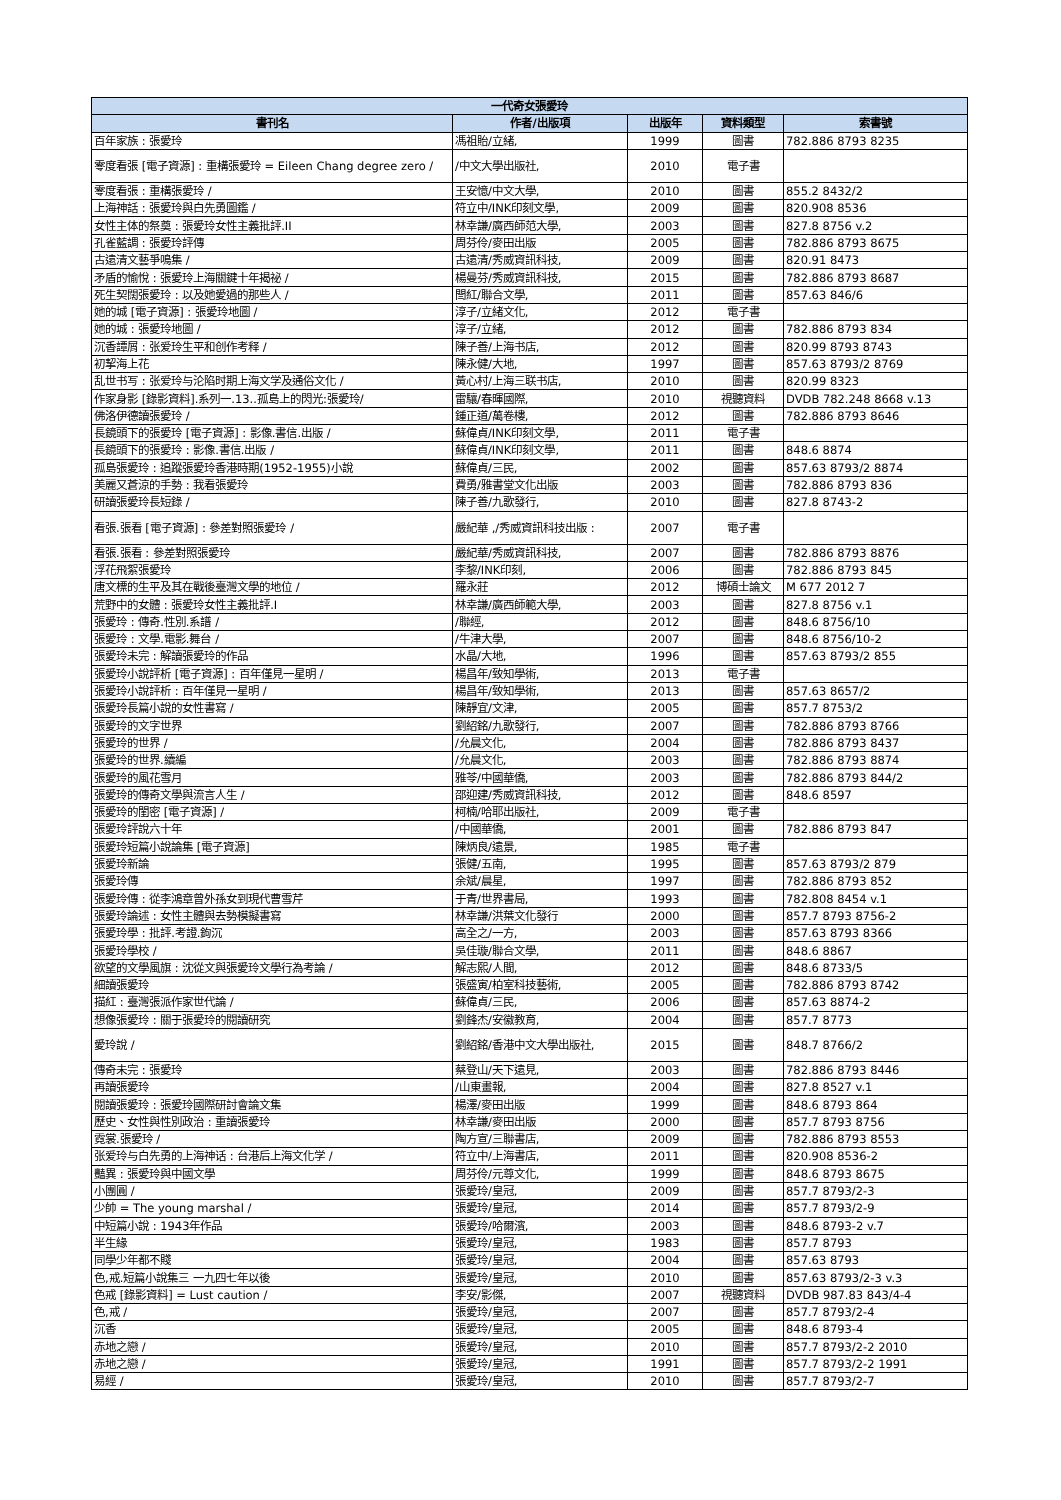| 一代奇女張愛玲 | | | | |
| --- | --- | --- | --- | --- |
| 書刊名 | 作者/出版項 | 出版年 | 資料類型 | 索書號 |
| 百年家族 : 張愛玲 | 馮祖貽/立緒, | 1999 | 圖書 | 782.886 8793 8235 |
| 零度看張 [電子資源] : 重構張愛玲 = Eileen Chang degree zero / | /中文大學出版社, | 2010 | 電子書 | |
| 零度看張 : 重構張愛玲 / | 王安憶/中文大學, | 2010 | 圖書 | 855.2 8432/2 |
| 上海神話 : 張愛玲與白先勇圖鑑 / | 符立中/INK印刻文學, | 2009 | 圖書 | 820.908 8536 |
| 女性主体的祭奠 : 張愛玲女性主義批評.II | 林幸謙/廣西師范大學, | 2003 | 圖書 | 827.8 8756 v.2 |
| 孔雀藍調 : 張愛玲評傳 | 周芬伶/麥田出版 | 2005 | 圖書 | 782.886 8793 8675 |
| 古遠清文藝爭鳴集 / | 古遠清/秀威資訊科技, | 2009 | 圖書 | 820.91 8473 |
| 矛盾的愉悅 : 張愛玲上海關鍵十年揭祕 / | 楊曼芬/秀威資訊科技, | 2015 | 圖書 | 782.886 8793 8687 |
| 死生契闊張愛玲 : 以及她愛過的那些人 / | 閆紅/聯合文學, | 2011 | 圖書 | 857.63 846/6 |
| 她的城 [電子資源] : 張愛玲地圖 / | 淳子/立緒文化, | 2012 | 電子書 | |
| 她的城 : 張愛玲地圖 / | 淳子/立緒, | 2012 | 圖書 | 782.886 8793 834 |
| 沉香譚屑 : 张爱玲生平和创作考释 / | 陳子善/上海书店, | 2012 | 圖書 | 820.99 8793 8743 |
| 初挈海上花 | 陳永健/大地, | 1997 | 圖書 | 857.63 8793/2 8769 |
| 乱世书写 : 张爱玲与沦陷时期上海文学及通俗文化 / | 黃心村/上海三联书店, | 2010 | 圖書 | 820.99 8323 |
| 作家身影 [錄影資料].系列一.13..孤島上的閃光:張愛玲/ | 雷驤/春暉國際, | 2010 | 視聽資料 | DVDB 782.248 8668 v.13 |
| 佛洛伊德讀張愛玲 / | 鍾正道/萬卷樓, | 2012 | 圖書 | 782.886 8793 8646 |
| 長鏡頭下的張愛玲 [電子資源] : 影像.書信.出版 / | 蘇偉貞/INK印刻文學, | 2011 | 電子書 | |
| 長鏡頭下的張愛玲 : 影像.書信.出版 / | 蘇偉貞/INK印刻文學, | 2011 | 圖書 | 848.6 8874 |
| 孤島張愛玲 : 追蹤張愛玲香港時期(1952-1955)小說 | 蘇偉貞/三民, | 2002 | 圖書 | 857.63 8793/2 8874 |
| 美麗又蒼涼的手勢 : 我看張愛玲 | 費勇/雅書堂文化出版 | 2003 | 圖書 | 782.886 8793 836 |
| 研讀張愛玲長短錄 / | 陳子善/九歌發行, | 2010 | 圖書 | 827.8 8743-2 |
| 看張.張看 [電子資源] : 參差對照張愛玲 / | 嚴紀華 ,/秀威資訊科技出版 : | 2007 | 電子書 | |
| 看張.張看 : 參差對照張愛玲 | 嚴紀華/秀威資訊科技, | 2007 | 圖書 | 782.886 8793 8876 |
| 浮花飛絮張愛玲 | 李黎/INK印刻, | 2006 | 圖書 | 782.886 8793 845 |
| 唐文標的生平及其在戰後臺灣文學的地位 / | 羅永莊 | 2012 | 博碩士論文 | M 677 2012 7 |
| 荒野中的女體 : 張愛玲女性主義批評.I | 林幸謙/廣西師範大學, | 2003 | 圖書 | 827.8 8756 v.1 |
| 張愛玲 : 傳奇.性別.系譜 / | /聯經, | 2012 | 圖書 | 848.6 8756/10 |
| 張愛玲 : 文學.電影.舞台 / | /牛津大學, | 2007 | 圖書 | 848.6 8756/10-2 |
| 張愛玲未完 : 解讀張愛玲的作品 | 水晶/大地, | 1996 | 圖書 | 857.63 8793/2 855 |
| 張愛玲小說評析 [電子資源] : 百年僅見一星明 / | 楊昌年/致知學術, | 2013 | 電子書 | |
| 張愛玲小說評析 : 百年僅見一星明 / | 楊昌年/致知學術, | 2013 | 圖書 | 857.63 8657/2 |
| 張愛玲長篇小說的女性書寫 / | 陳靜宜/文津, | 2005 | 圖書 | 857.7 8753/2 |
| 張愛玲的文字世界 | 劉紹銘/九歌發行, | 2007 | 圖書 | 782.886 8793 8766 |
| 張愛玲的世界 / | /允晨文化, | 2004 | 圖書 | 782.886 8793 8437 |
| 張愛玲的世界.續編 | /允晨文化, | 2003 | 圖書 | 782.886 8793 8874 |
| 張愛玲的風花雪月 | 雅苓/中國華僑, | 2003 | 圖書 | 782.886 8793 844/2 |
| 張愛玲的傳奇文學與流言人生 / | 邵迎建/秀威資訊科技, | 2012 | 圖書 | 848.6 8597 |
| 張愛玲的閨密 [電子資源] / | 柯楠/哈耶出版社, | 2009 | 電子書 | |
| 張愛玲評說六十年 | /中國華僑, | 2001 | 圖書 | 782.886 8793 847 |
| 張愛玲短篇小說論集 [電子資源] | 陳炳良/遠景, | 1985 | 電子書 | |
| 張愛玲新論 | 張健/五南, | 1995 | 圖書 | 857.63 8793/2 879 |
| 張愛玲傳 | 余斌/晨星, | 1997 | 圖書 | 782.886 8793 852 |
| 張愛玲傳 : 從李鴻章曾外孫女到現代曹雪芹 | 于青/世界書局, | 1993 | 圖書 | 782.808 8454 v.1 |
| 張愛玲論述 : 女性主體與去勢模擬書寫 | 林幸謙/洪葉文化發行 | 2000 | 圖書 | 857.7 8793 8756-2 |
| 張愛玲學 : 批評.考證.鉤沉 | 高全之/一方, | 2003 | 圖書 | 857.63 8793 8366 |
| 張愛玲學校 / | 吳佳璇/聯合文學, | 2011 | 圖書 | 848.6 8867 |
| 欲望的文學風旗 : 沈從文與張愛玲文學行為考論 / | 解志熙/人間, | 2012 | 圖書 | 848.6 8733/5 |
| 細讀張愛玲 | 張盛寅/柏室科技藝術, | 2005 | 圖書 | 782.886 8793 8742 |
| 描紅 : 臺灣張派作家世代論 / | 蘇偉貞/三民, | 2006 | 圖書 | 857.63 8874-2 |
| 想像張愛玲 : 關于張愛玲的閱讀研究 | 劉鋒杰/安徽教育, | 2004 | 圖書 | 857.7 8773 |
| 愛玲說 / | 劉紹銘/香港中文大學出版社, | 2015 | 圖書 | 848.7 8766/2 |
| 傳奇未完 : 張愛玲 | 蔡登山/天下遠見, | 2003 | 圖書 | 782.886 8793 8446 |
| 再讀張愛玲 | /山東畫報, | 2004 | 圖書 | 827.8 8527 v.1 |
| 閱讀張愛玲 : 張愛玲國際研討會論文集 | 楊澤/麥田出版 | 1999 | 圖書 | 848.6 8793 864 |
| 歷史、女性與性別政治 : 重讀張愛玲 | 林幸謙/麥田出版 | 2000 | 圖書 | 857.7 8793 8756 |
| 霓裳.張愛玲 / | 陶方宣/三聯書店, | 2009 | 圖書 | 782.886 8793 8553 |
| 张爱玲与白先勇的上海神话 : 台港后上海文化学 / | 符立中/上海書店, | 2011 | 圖書 | 820.908 8536-2 |
| 豔異 : 張愛玲與中國文學 | 周芬伶/元尊文化, | 1999 | 圖書 | 848.6 8793 8675 |
| 小團圓 / | 張愛玲/皇冠, | 2009 | 圖書 | 857.7 8793/2-3 |
| 少帥 = The young marshal / | 張愛玲/皇冠, | 2014 | 圖書 | 857.7 8793/2-9 |
| 中短篇小說 : 1943年作品 | 張愛玲/哈爾濱, | 2003 | 圖書 | 848.6 8793-2 v.7 |
| 半生緣 | 張愛玲/皇冠, | 1983 | 圖書 | 857.7 8793 |
| 同學少年都不賤 | 張愛玲/皇冠, | 2004 | 圖書 | 857.63 8793 |
| 色,戒.短篇小說集三 一九四七年以後 | 張愛玲/皇冠, | 2010 | 圖書 | 857.63 8793/2-3 v.3 |
| 色戒 [錄影資料] = Lust caution / | 李安/影傑, | 2007 | 視聽資料 | DVDB 987.83 843/4-4 |
| 色,戒 / | 張愛玲/皇冠, | 2007 | 圖書 | 857.7 8793/2-4 |
| 沉香 | 張愛玲/皇冠, | 2005 | 圖書 | 848.6 8793-4 |
| 赤地之戀 / | 張愛玲/皇冠, | 2010 | 圖書 | 857.7 8793/2-2 2010 |
| 赤地之戀 / | 張愛玲/皇冠, | 1991 | 圖書 | 857.7 8793/2-2 1991 |
| 易經 / | 張愛玲/皇冠, | 2010 | 圖書 | 857.7 8793/2-7 |